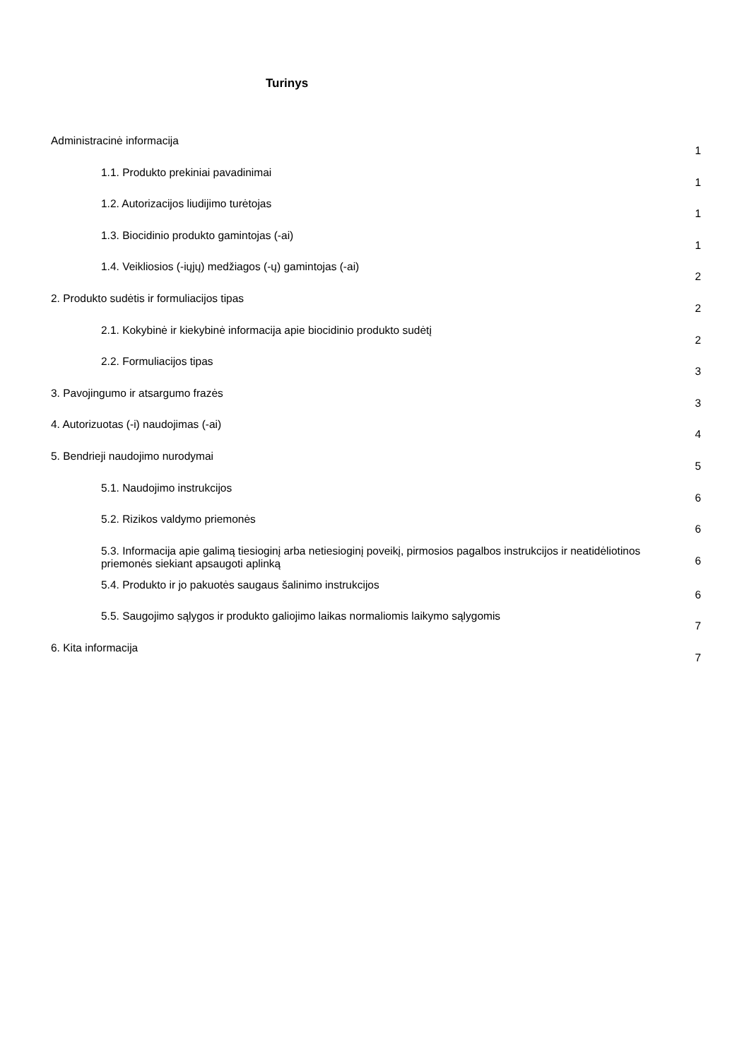Turinys
Administracinė informacija
1
1.1. Produkto prekiniai pavadinimai
1
1.2. Autorizacijos liudijimo turėtojas
1
1.3. Biocidinio produkto gamintojas (-ai)
1
1.4. Veikliosios (-iųjų) medžiagos (-ų) gamintojas (-ai)
2
2. Produkto sudėtis ir formuliacijos tipas
2
2.1. Kokybinė ir kiekybinė informacija apie biocidinio produkto sudėtį
2
2.2. Formuliacijos tipas
3
3. Pavojingumo ir atsargumo frazės
3
4. Autorizuotas (-i) naudojimas (-ai)
4
5. Bendrieji naudojimo nurodymai
5
5.1. Naudojimo instrukcijos
6
5.2. Rizikos valdymo priemonės
6
5.3. Informacija apie galimą tiesioginį arba netiesioginį poveikį, pirmosios pagalbos instrukcijos ir neatidėliotinos priemonės siekiant apsaugoti aplinką
6
5.4. Produkto ir jo pakuotės saugaus šalinimo instrukcijos
6
5.5. Saugojimo sąlygos ir produkto galiojimo laikas normaliomis laikymo sąlygomis
7
6. Kita informacija
7